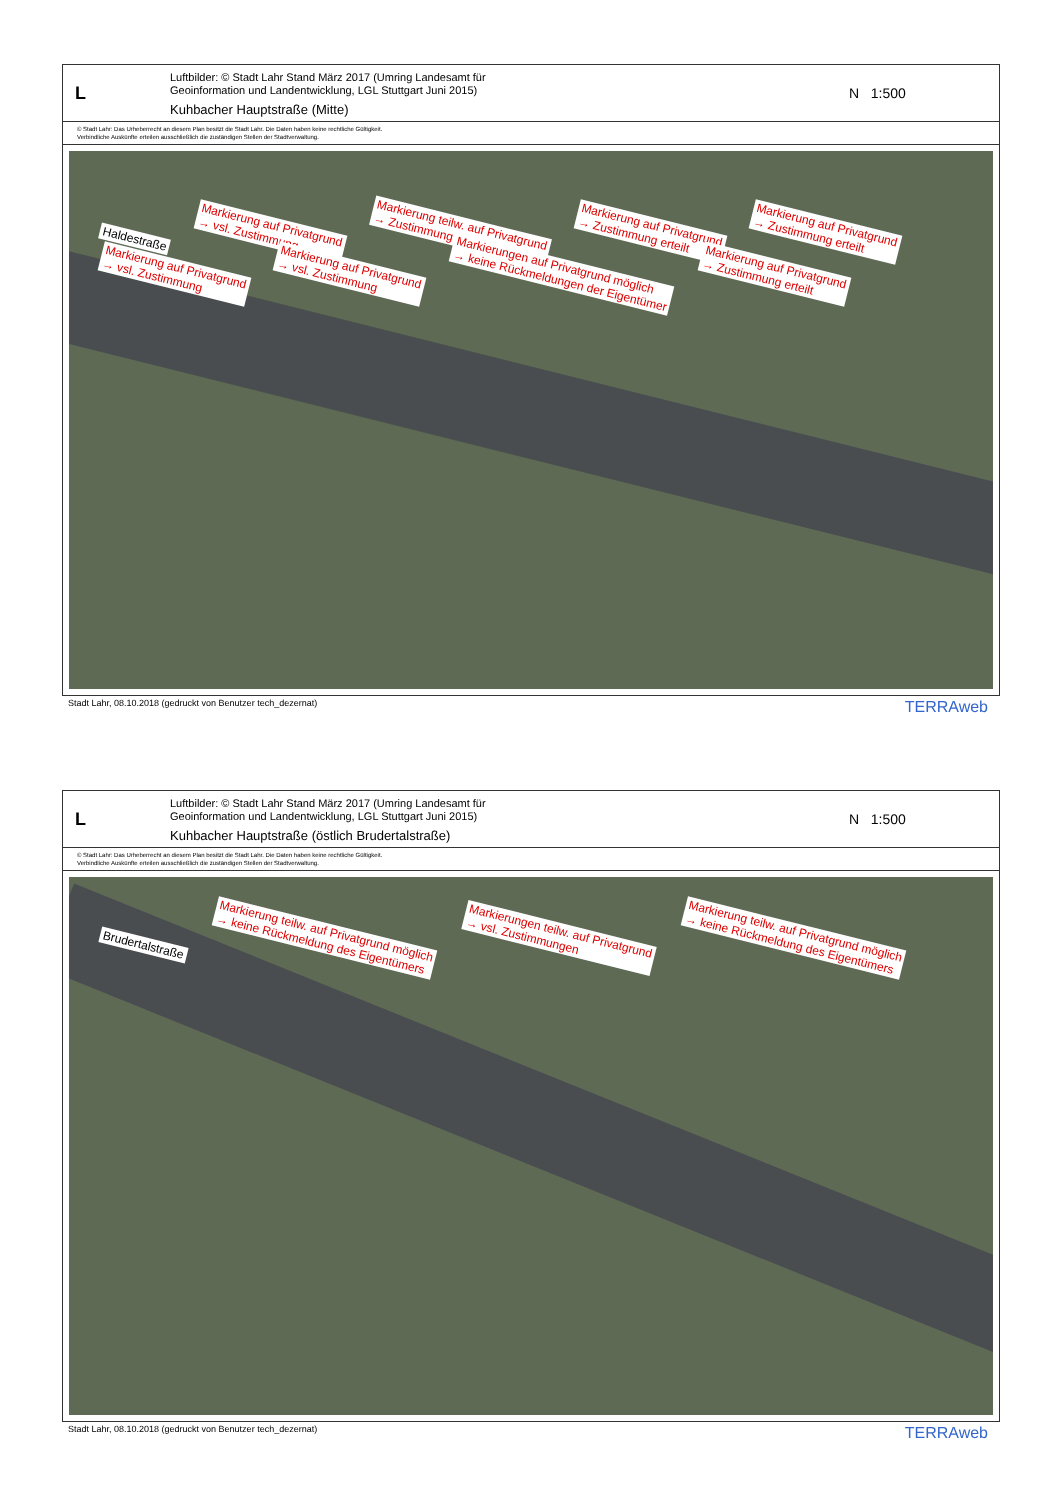L
Luftbilder: © Stadt Lahr Stand März 2017 (Umring Landesamt für
Geoinformation und Landentwicklung, LGL Stuttgart Juni 2015)
Kuhbacher Hauptstraße (Mitte)
N 1:500
© Stadt Lahr: Das Urheberrecht an diesem Plan besitzt die Stadt Lahr. Die Daten haben keine rechtliche Gültigkeit.
Verbindliche Auskünfte erteilen ausschließlich die zuständigen Stellen der Stadtverwaltung.
Haldestraße Markierung auf Privatgrund
→ vsl. Zustimmung Markierung teilw. auf Privatgrund
→ Zustimmung erteilt Markierung auf Privatgrund
→ Zustimmung erteilt Markierung auf Privatgrund
→ Zustimmung erteilt Markierung auf Privatgrund
→ vsl. Zustimmung Markierung auf Privatgrund
→ vsl. Zustimmung Markierungen auf Privatgrund möglich
→ keine Rückmeldungen der Eigentümer Markierung auf Privatgrund
→ Zustimmung erteilt
Stadt Lahr, 08.10.2018 (gedruckt von Benutzer tech_dezernat) TERRAweb
L
Luftbilder: © Stadt Lahr Stand März 2017 (Umring Landesamt für
Geoinformation und Landentwicklung, LGL Stuttgart Juni 2015)
Kuhbacher Hauptstraße (östlich Brudertalstraße)
N 1:500
© Stadt Lahr: Das Urheberrecht an diesem Plan besitzt die Stadt Lahr. Die Daten haben keine rechtliche Gültigkeit.
Verbindliche Auskünfte erteilen ausschließlich die zuständigen Stellen der Stadtverwaltung.
Brudertalstraße Markierung teilw. auf Privatgrund möglich
→ keine Rückmeldung des Eigentümers Markierungen teilw. auf Privatgrund
→ vsl. Zustimmungen Markierung teilw. auf Privatgrund möglich
→ keine Rückmeldung des Eigentümers
Stadt Lahr, 08.10.2018 (gedruckt von Benutzer tech_dezernat) TERRAweb